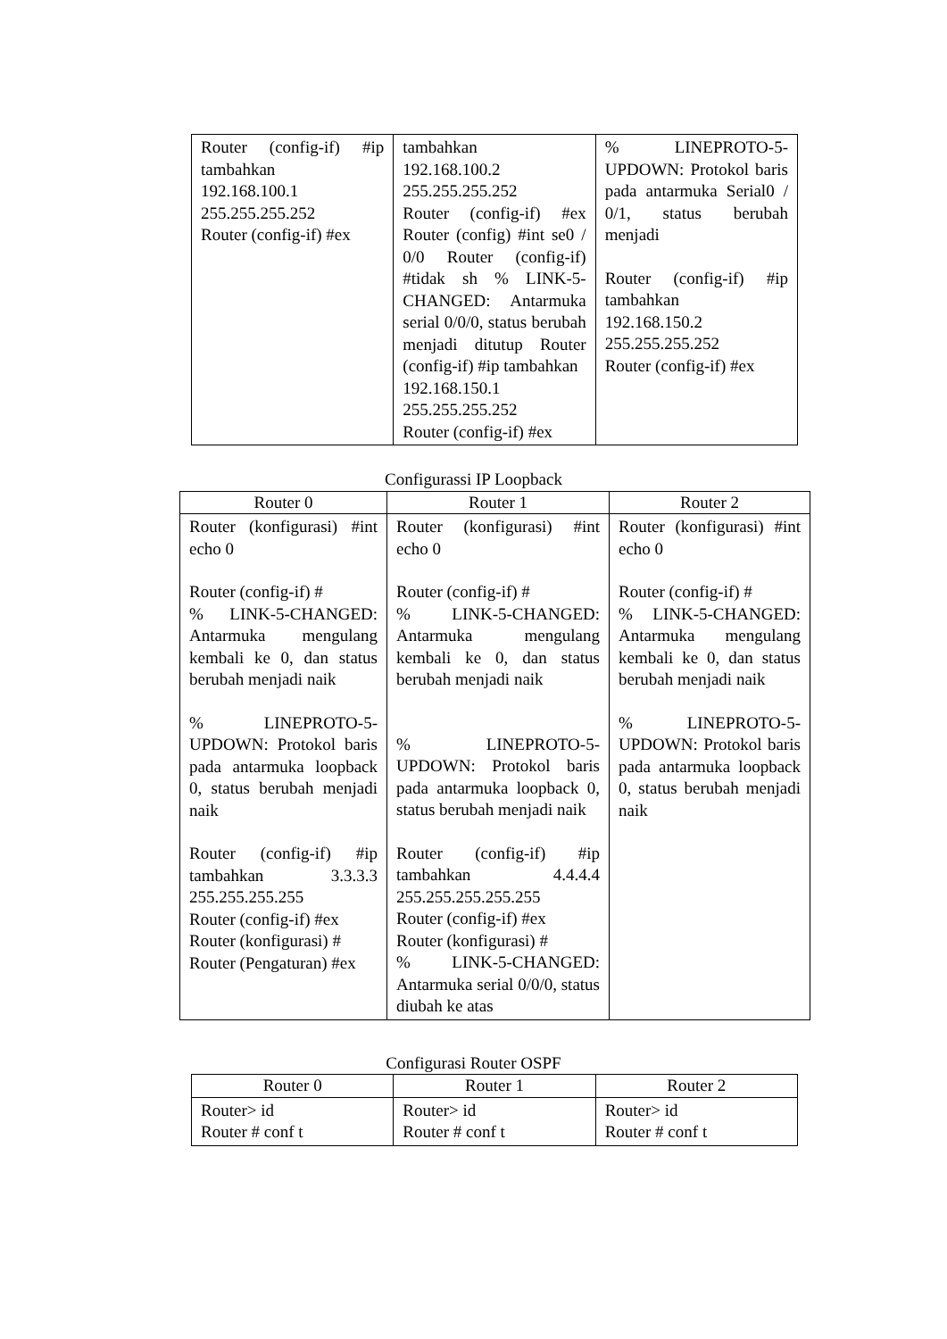| Router (config-if) #ip tambahkan 192.168.100.1 255.255.255.252 Router (config-if) #ex | tambahkan 192.168.100.2 255.255.255.252 Router (config-if) #ex Router (config) #int se0 / 0/0 Router (config-if) #tidak sh % LINK-5-CHANGED: Antarmuka serial 0/0/0, status berubah menjadi ditutup Router (config-if) #ip tambahkan 192.168.150.1 255.255.255.252 Router (config-if) #ex | % LINEPROTO-5-UPDOWN: Protokol baris pada antarmuka Serial0 / 0/1, status berubah menjadi Router (config-if) #ip tambahkan 192.168.150.2 255.255.255.252 Router (config-if) #ex |
Configurassi IP Loopback
| Router 0 | Router 1 | Router 2 |
| --- | --- | --- |
| Router (konfigurasi) #int echo 0 Router (config-if) # % LINK-5-CHANGED: Antarmuka mengulang kembali ke 0, dan status berubah menjadi naik % LINEPROTO-5-UPDOWN: Protokol baris pada antarmuka loopback 0, status berubah menjadi naik Router (config-if) #ip tambahkan 3.3.3.3 255.255.255.255 Router (config-if) #ex Router (konfigurasi) # Router (Pengaturan) #ex | Router (konfigurasi) #int echo 0 Router (config-if) # % LINK-5-CHANGED: Antarmuka mengulang kembali ke 0, dan status berubah menjadi naik % LINEPROTO-5-UPDOWN: Protokol baris pada antarmuka loopback 0, status berubah menjadi naik Router (config-if) #ip tambahkan 4.4.4.4 255.255.255.255.255 Router (config-if) #ex Router (konfigurasi) # % LINK-5-CHANGED: Antarmuka serial 0/0/0, status diubah ke atas | Router (konfigurasi) #int echo 0 Router (config-if) # % LINK-5-CHANGED: Antarmuka mengulang kembali ke 0, dan status berubah menjadi naik % LINEPROTO-5-UPDOWN: Protokol baris pada antarmuka loopback 0, status berubah menjadi naik |
Configurasi Router OSPF
| Router 0 | Router 1 | Router 2 |
| --- | --- | --- |
| Router> id Router # conf t | Router> id Router # conf t | Router> id Router # conf t |